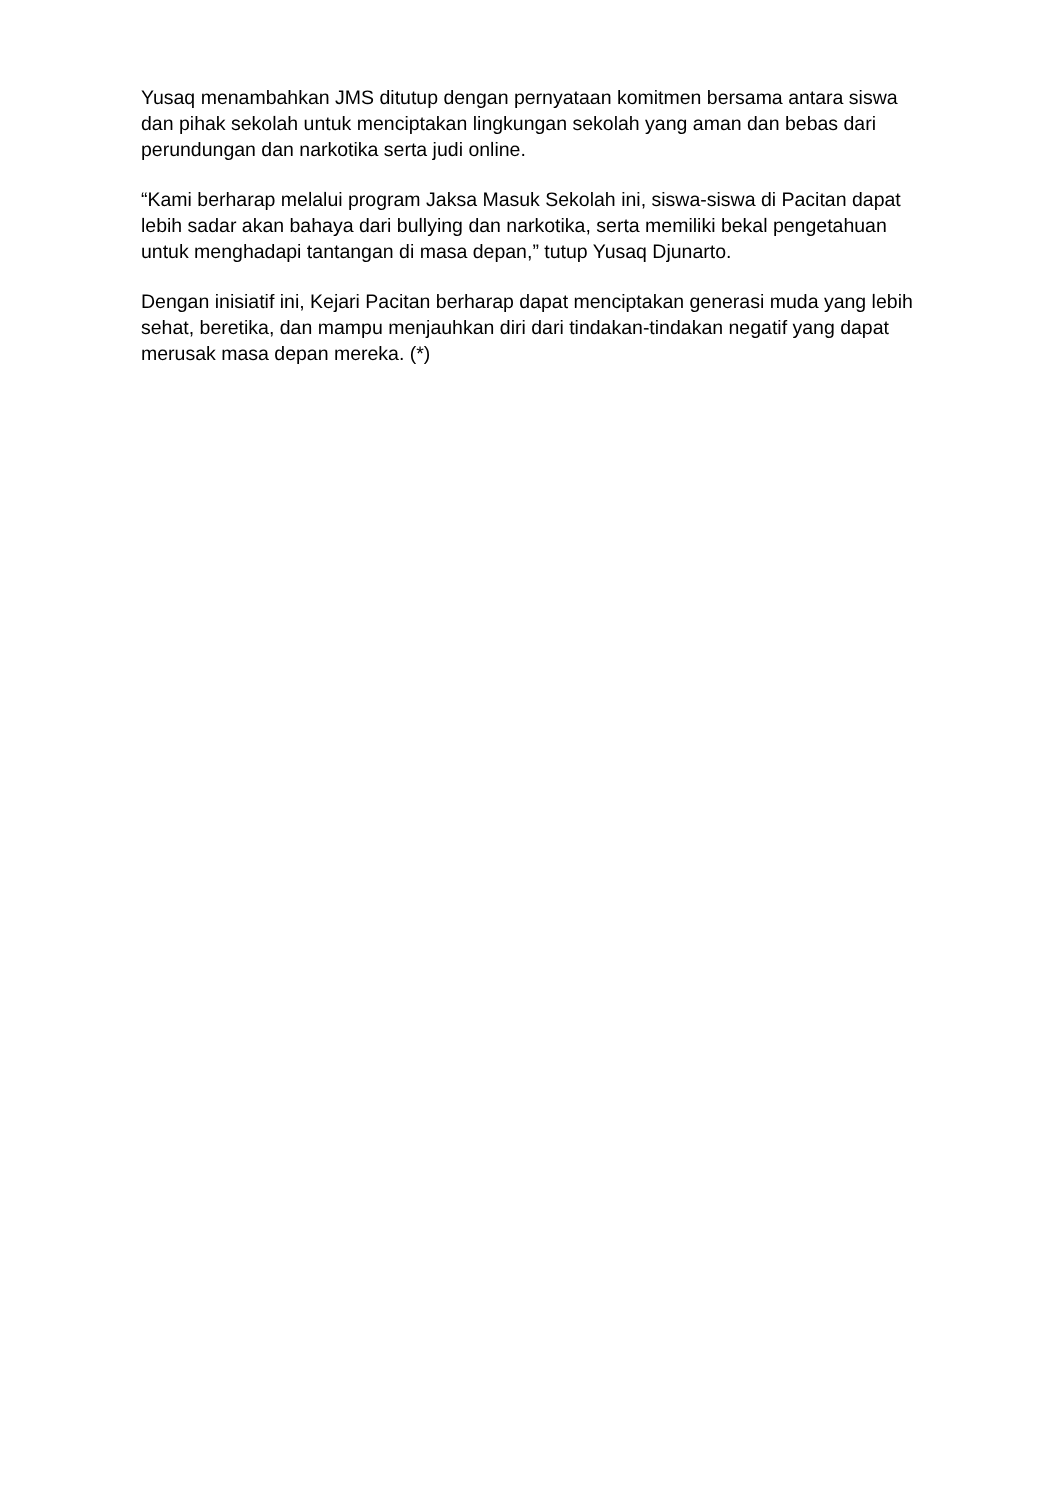Yusaq menambahkan JMS ditutup dengan pernyataan komitmen bersama antara siswa dan pihak sekolah untuk menciptakan lingkungan sekolah yang aman dan bebas dari perundungan dan narkotika serta judi online.
“Kami berharap melalui program Jaksa Masuk Sekolah ini, siswa-siswa di Pacitan dapat lebih sadar akan bahaya dari bullying dan narkotika, serta memiliki bekal pengetahuan untuk menghadapi tantangan di masa depan,” tutup Yusaq Djunarto.
Dengan inisiatif ini, Kejari Pacitan berharap dapat menciptakan generasi muda yang lebih sehat, beretika, dan mampu menjauhkan diri dari tindakan-tindakan negatif yang dapat merusak masa depan mereka. (*)